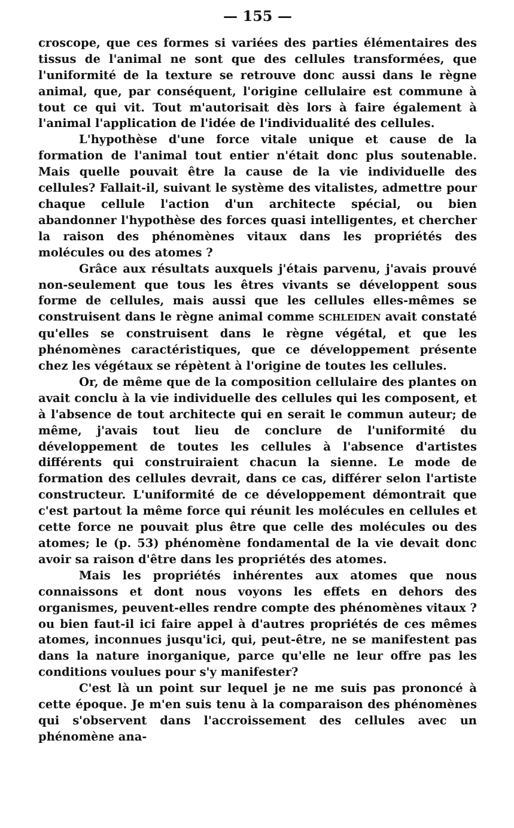— 155 —
croscope, que ces formes si variées des parties élémentaires des tissus de l'animal ne sont que des cellules transformées, que l'uniformité de la texture se retrouve donc aussi dans le règne animal, que, par conséquent, l'origine cellulaire est commune à tout ce qui vit. Tout m'autorisait dès lors à faire également à l'animal l'application de l'idée de l'individualité des cellules.
L'hypothèse d'une force vitale unique et cause de la formation de l'animal tout entier n'était donc plus soutenable. Mais quelle pouvait être la cause de la vie individuelle des cellules? Fallait-il, suivant le système des vitalistes, admettre pour chaque cellule l'action d'un architecte spécial, ou bien abandonner l'hypothèse des forces quasi intelligentes, et chercher la raison des phénomènes vitaux dans les propriétés des molécules ou des atomes ?
Grâce aux résultats auxquels j'étais parvenu, j'avais prouvé non-seulement que tous les êtres vivants se développent sous forme de cellules, mais aussi que les cellules elles-mêmes se construisent dans le règne animal comme SCHLEIDEN avait constaté qu'elles se construisent dans le règne végétal, et que les phénomènes caractéristiques, que ce développement présente chez les végétaux se répètent à l'origine de toutes les cellules.
Or, de même que de la composition cellulaire des plantes on avait conclu à la vie individuelle des cellules qui les composent, et à l'absence de tout architecte qui en serait le commun auteur; de même, j'avais tout lieu de conclure de l'uniformité du développement de toutes les cellules à l'absence d'artistes différents qui construiraient chacun la sienne. Le mode de formation des cellules devrait, dans ce cas, différer selon l'artiste constructeur. L'uniformité de ce développement démontrait que c'est partout la même force qui réunit les molécules en cellules et cette force ne pouvait plus être que celle des molécules ou des atomes; le (p. 53) phénomène fondamental de la vie devait donc avoir sa raison d'être dans les propriétés des atomes.
Mais les propriétés inhérentes aux atomes que nous connaissons et dont nous voyons les effets en dehors des organismes, peuvent-elles rendre compte des phénomènes vitaux ? ou bien faut-il ici faire appel à d'autres propriétés de ces mêmes atomes, inconnues jusqu'ici, qui, peut-être, ne se manifestent pas dans la nature inorganique, parce qu'elle ne leur offre pas les conditions voulues pour s'y manifester?
C'est là un point sur lequel je ne me suis pas prononcé à cette époque. Je m'en suis tenu à la comparaison des phénomènes qui s'observent dans l'accroissement des cellules avec un phénomène ana-